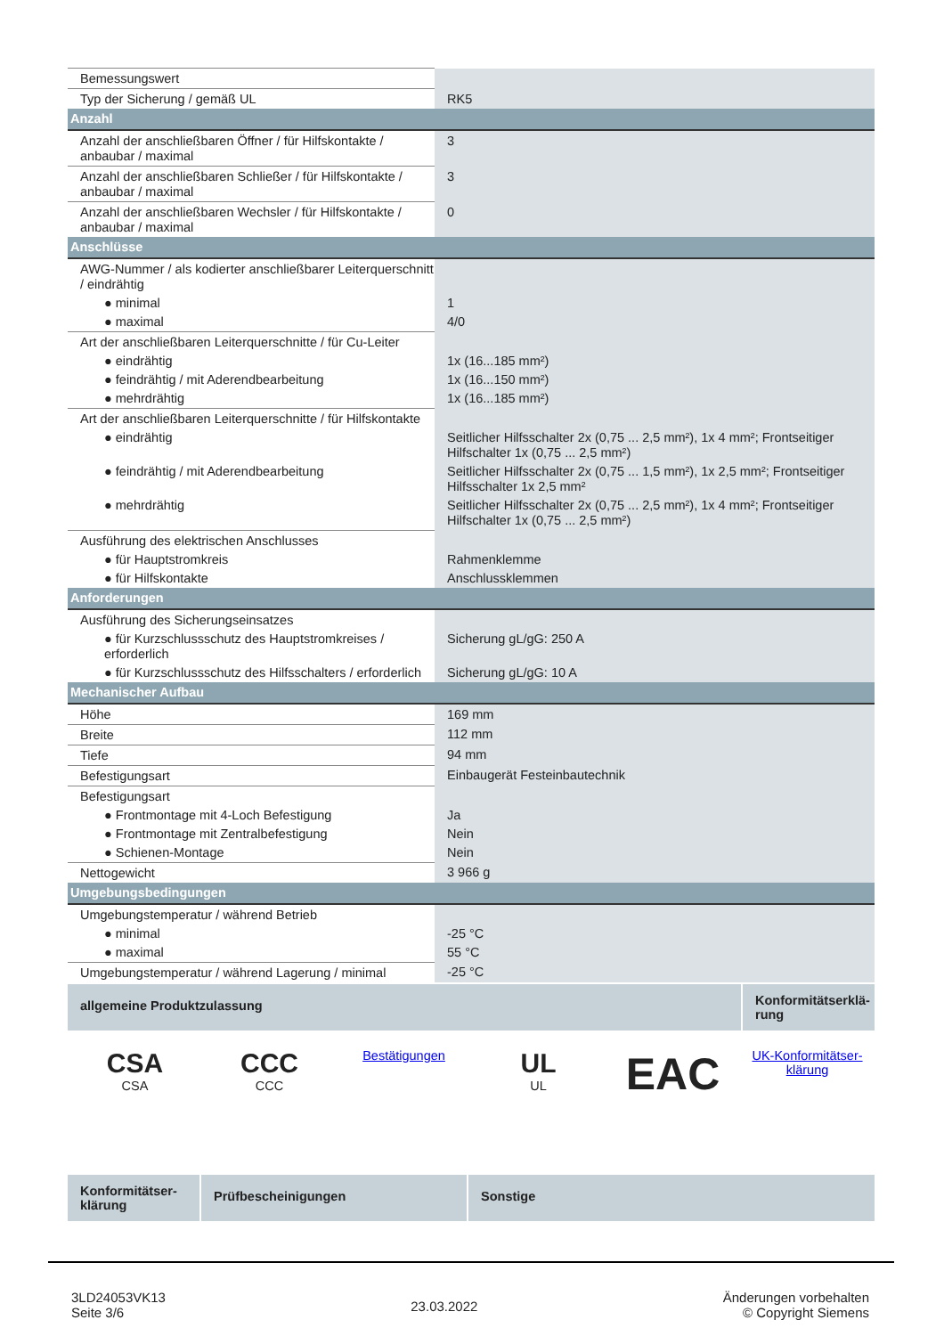| Bemessungswert | |
| Typ der Sicherung / gemäß UL | RK5 |
| Anzahl | |
| Anzahl der anschließbaren Öffner / für Hilfskontakte / anbaubar / maximal | 3 |
| Anzahl der anschließbaren Schließer / für Hilfskontakte / anbaubar / maximal | 3 |
| Anzahl der anschließbaren Wechsler / für Hilfskontakte / anbaubar / maximal | 0 |
| Anschlüsse | |
| AWG-Nummer / als kodierter anschließbarer Leiterquerschnitt / eindrähtig | |
| ● minimal | 1 |
| ● maximal | 4/0 |
| Art der anschließbaren Leiterquerschnitte / für Cu-Leiter | |
| ● eindrähtig | 1x (16...185 mm²) |
| ● feindrähtig / mit Aderendbearbeitung | 1x (16...150 mm²) |
| ● mehrdrähtig | 1x (16...185 mm²) |
| Art der anschließbaren Leiterquerschnitte / für Hilfskontakte | |
| ● eindrähtig | Seitlicher Hilfsschalter 2x (0,75 ... 2,5 mm²), 1x 4 mm²; Frontseitiger Hilfschalter 1x (0,75 ... 2,5 mm²) |
| ● feindrähtig / mit Aderendbearbeitung | Seitlicher Hilfsschalter 2x (0,75 ... 1,5 mm²), 1x 2,5 mm²; Frontseitiger Hilfsschalter 1x 2,5 mm² |
| ● mehrdrähtig | Seitlicher Hilfsschalter 2x (0,75 ... 2,5 mm²), 1x 4 mm²; Frontseitiger Hilfschalter 1x (0,75 ... 2,5 mm²) |
| Ausführung des elektrischen Anschlusses | |
| ● für Hauptstromkreis | Rahmenklemme |
| ● für Hilfskontakte | Anschlussklemmen |
| Anforderungen | |
| Ausführung des Sicherungseinsatzes | |
| ● für Kurzschlussschutz des Hauptstromkreises / erforderlich | Sicherung gL/gG: 250 A |
| ● für Kurzschlussschutz des Hilfsschalters / erforderlich | Sicherung gL/gG: 10 A |
| Mechanischer Aufbau | |
| Höhe | 169 mm |
| Breite | 112 mm |
| Tiefe | 94 mm |
| Befestigungsart | Einbaugerät Festeinbautechnik |
| Befestigungsart | |
| ● Frontmontage mit 4-Loch Befestigung | Ja |
| ● Frontmontage mit Zentralbefestigung | Nein |
| ● Schienen-Montage | Nein |
| Nettogewicht | 3 966 g |
| Umgebungsbedingungen | |
| Umgebungstemperatur / während Betrieb | |
| ● minimal | -25 °C |
| ● maximal | 55 °C |
| Umgebungstemperatur / während Lagerung / minimal | -25 °C |
allgemeine Produktzulassung
Konformitätserklä-rung
CSA
CSA
CCC
CCC
Bestätigungen
UL
UL
EAC
UK-Konformitätser-klärung
Konformitätser-klärung
Prüfbescheinigungen Sonstige
3LD24053VK13
Seite 3/6
23.03.2022
Änderungen vorbehalten
© Copyright Siemens